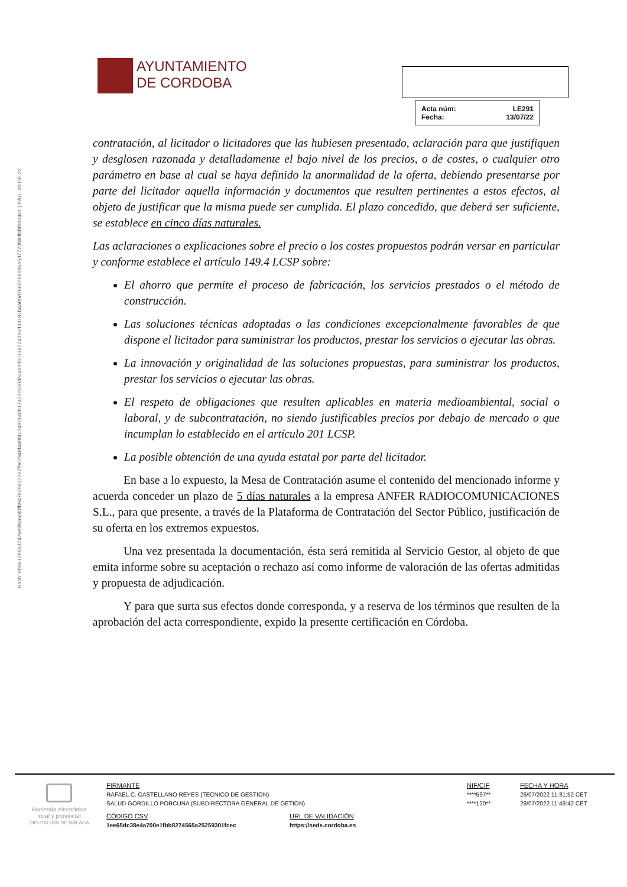Hash: eb8612e5537476e9bcecd3fb947639832767f9e7948f449f41348c148b17472c650dec4a9d0111d2743b6d33181b4a09d76659880d6e5d7773fdeffcbf0324c1 | PÁG. 20 DE 22
AYUNTAMIENTO
DE CORDOBA
Acta núm: LE291
Fecha: 13/07/22
contratación, al licitador o licitadores que las hubiesen presentado, aclaración para que justifiquen y desglosen razonada y detalladamente el bajo nivel de los precios, o de costes, o cualquier otro parámetro en base al cual se haya definido la anormalidad de la oferta, debiendo presentarse por parte del licitador aquella información y documentos que resulten pertinentes a estos efectos, al objeto de justificar que la misma puede ser cumplida. El plazo concedido, que deberá ser suficiente, se establece en cinco días naturales.
Las aclaraciones o explicaciones sobre el precio o los costes propuestos podrán versar en particular y conforme establece el artículo 149.4 LCSP sobre:
El ahorro que permite el proceso de fabricación, los servicios prestados o el método de construcción.
Las soluciones técnicas adoptadas o las condiciones excepcionalmente favorables de que dispone el licitador para suministrar los productos, prestar los servicios o ejecutar las obras.
La innovación y originalidad de las soluciones propuestas, para suministrar los productos, prestar los servicios o ejecutar las obras.
El respeto de obligaciones que resulten aplicables en materia medioambiental, social o laboral, y de subcontratación, no siendo justificables precios por debajo de mercado o que incumplan lo establecido en el artículo 201 LCSP.
La posible obtención de una ayuda estatal por parte del licitador.
En base a lo expuesto, la Mesa de Contratación asume el contenido del mencionado informe y acuerda conceder un plazo de 5 días naturales a la empresa ANFER RADIOCOMUNICACIONES S.L., para que presente, a través de la Plataforma de Contratación del Sector Público, justificación de su oferta en los extremos expuestos.
Una vez presentada la documentación, ésta será remitida al Servicio Gestor, al objeto de que emita informe sobre su aceptación o rechazo así como informe de valoración de las ofertas admitidas y propuesta de adjudicación.
Y para que surta sus efectos donde corresponda, y a reserva de los términos que resulten de la aprobación del acta correspondiente, expido la presente certificación en Córdoba.
Hacienda electrónica local y provincial
DIPUTACIÓN DE MÁLAGA
| FIRMANTE | | NIF/CIF | FECHA Y HORA |
| --- | --- | --- | --- |
| RAFAEL C. CASTELLANO REYES (TECNICO DE GESTION) | | ****597** | 26/07/2022 11:31:52 CET |
| SALUD GORDILLO PORCUNA (SUBDIRECTORA GENERAL DE GETION) | | ****120** | 26/07/2022 11:49:42 CET |
| CÓDIGO CSV | URL DE VALIDACIÓN | | |
| 1ee65dc38e4a700e1fbb8274565a25259301fcec | https://sede.cordoba.es | | |